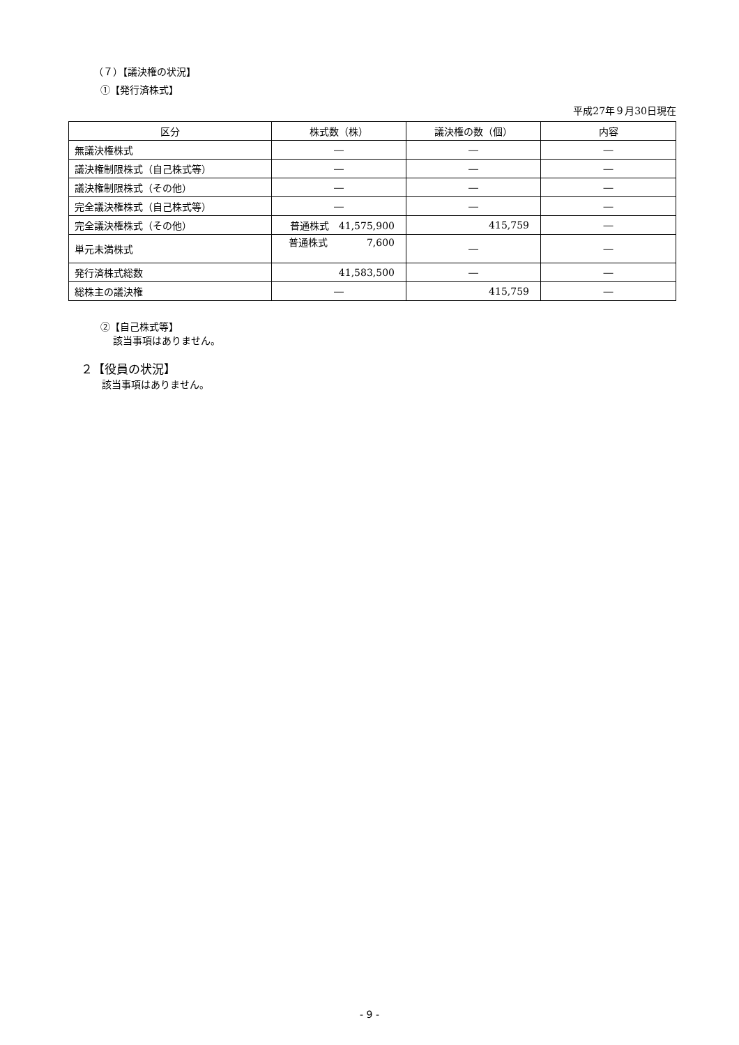（７）【議決権の状況】
①【発行済株式】
平成27年９月30日現在
| 区分 | 株式数（株） | 議決権の数（個） | 内容 |
| --- | --- | --- | --- |
| 無議決権株式 | ― | ― | ― |
| 議決権制限株式（自己株式等） | ― | ― | ― |
| 議決権制限株式（その他） | ― | ― | ― |
| 完全議決権株式（自己株式等） | ― | ― | ― |
| 完全議決権株式（その他） | 普通株式 41,575,900 | 415,759 | ― |
| 単元未満株式 | 普通株式 7,600 | ― | ― |
| 発行済株式総数 | 41,583,500 | ― | ― |
| 総株主の議決権 | ― | 415,759 | ― |
②【自己株式等】
該当事項はありません。
２【役員の状況】
該当事項はありません。
- 9 -